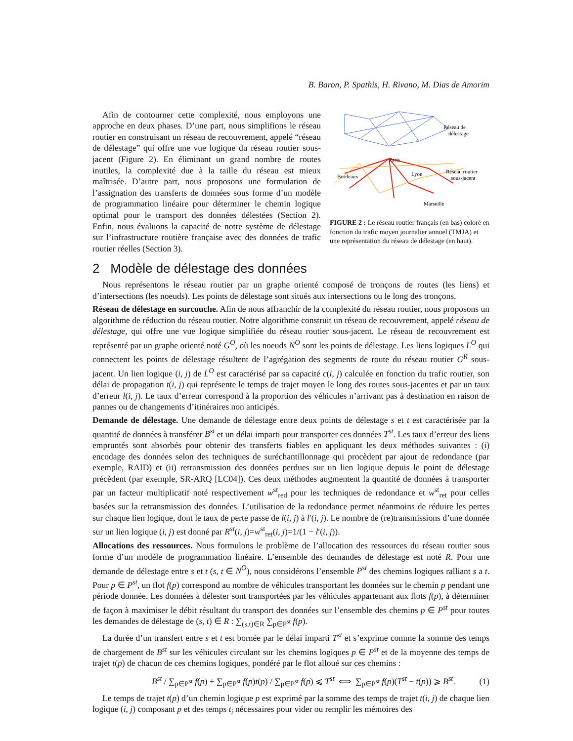B. Baron, P. Spathis, H. Rivano, M. Dias de Amorim
Afin de contourner cette complexité, nous employons une approche en deux phases. D’une part, nous simplifions le réseau routier en construisant un réseau de recouvrement, appelé “réseau de délestage” qui offre une vue logique du réseau routier sous-jacent (Figure 2). En éliminant un grand nombre de routes inutiles, la complexité due à la taille du réseau est mieux maîtrisée. D’autre part, nous proposons une formulation de l’assignation des transferts de données sous forme d’un modèle de programmation linéaire pour déterminer le chemin logique optimal pour le transport des données délestées (Section 2). Enfin, nous évaluons la capacité de notre système de délestage sur l’infrastructure routière française avec des données de trafic routier réelles (Section 3).
Réseau de
délestage
Réseau routier
sous-jacent
Paris
Lyon
Bordeaux
Marseille
FIGURE 2 : Le réseau routier français (en bas) coloré en fonction du trafic moyen journalier annuel (TMJA) et une représentation du réseau de délestage (en haut).
2 Modèle de délestage des données
Nous représentons le réseau routier par un graphe orienté composé de tronçons de routes (les liens) et d’intersections (les noeuds). Les points de délestage sont situés aux intersections ou le long des tronçons.
Réseau de délestage en surcouche. Afin de nous affranchir de la complexité du réseau routier, nous proposons un algorithme de réduction du réseau routier. Notre algorithme construit un réseau de recouvrement, appelé réseau de délestage, qui offre une vue logique simplifiée du réseau routier sous-jacent. Le réseau de recouvrement est représenté par un graphe orienté noté G<sup>O</sup>, où les noeuds N<sup>O</sup> sont les points de délestage. Les liens logiques L<sup>O</sup> qui connectent les points de délestage résultent de l’agrégation des segments de route du réseau routier G<sup>R</sup> sous-jacent. Un lien logique (i, j) de L<sup>O</sup> est caractérisé par sa capacité c(i, j) calculée en fonction du trafic routier, son délai de propagation t(i, j) qui représente le temps de trajet moyen le long des routes sous-jacentes et par un taux d’erreur l(i, j). Le taux d’erreur correspond à la proportion des véhicules n’arrivant pas à destination en raison de pannes ou de changements d’itinéraires non anticipés.
Demande de délestage. Une demande de délestage entre deux points de délestage s et t est caractérisée par la quantité de données à transférer B<sup>st</sup> et un délai imparti pour transporter ces données T<sup>st</sup>. Les taux d’erreur des liens empruntés sont absorbés pour obtenir des transferts fiables en appliquant les deux méthodes suivantes : (i) encodage des données selon des techniques de suréchantillonnage qui procèdent par ajout de redondance (par exemple, RAID) et (ii) retransmission des données perdues sur un lien logique depuis le point de délestage précèdent (par exemple, SR-ARQ [LC04]). Ces deux méthodes augmentent la quantité de données à transporter par un facteur multiplicatif noté respectivement w<sup>st</sup><sub>red</sub> pour les techniques de redondance et w<sup>st</sup><sub>ret</sub> pour celles basées sur la retransmission des données. L’utilisation de la redondance permet néanmoins de réduire les pertes sur chaque lien logique, dont le taux de perte passe de l(i, j) à l′(i, j). Le nombre de (re)transmissions d’une donnée sur un lien logique (i, j) est donné par R<sup>st</sup>(i, j)=w<sup>st</sup><sub>ret</sub>(i, j)=1/(1 − l′(i, j)).
Allocations des ressources. Nous formulons le problème de l’allocation des ressources du réseau routier sous forme d’un modèle de programmation linéaire. L’ensemble des demandes de délestage est noté R. Pour une demande de délestage entre s et t (s, t ∈ N<sup>O</sup>), nous considérons l’ensemble P<sup>st</sup> des chemins logiques ralliant s a t. Pour p ∈ P<sup>st</sup>, un flot f(p) correspond au nombre de véhicules transportant les données sur le chemin p pendant une période donnée. Les données à délester sont transportées par les véhicules appartenant aux flots f(p), à déterminer de façon à maximiser le débit résultant du transport des données sur l’ensemble des chemins p ∈ P<sup>st</sup> pour toutes les demandes de délestage de (s, t) ∈ R : ∑<sub>(s,t)∈R</sub> ∑<sub>p∈P<sup>st</sup></sub> f(p).
La durée d’un transfert entre s et t est bornée par le délai imparti T<sup>st</sup> et s’exprime comme la somme des temps de chargement de B<sup>st</sup> sur les véhicules circulant sur les chemins logiques p ∈ P<sup>st</sup> et de la moyenne des temps de trajet t(p) de chacun de ces chemins logiques, pondéré par le flot alloué sur ces chemins :
B<sup>st</sup> / ∑<sub>p∈P<sup>st</sup></sub> f(p) + ∑<sub>p∈P<sup>st</sup></sub> f(p)t(p) / ∑<sub>p∈P<sup>st</sup></sub> f(p) ⩽ T<sup>st</sup> ⟺ ∑<sub>p∈P<sup>st</sup></sub> f(p)(T<sup>st</sup> − t(p)) ⩾ B<sup>st</sup>. (1)
Le temps de trajet t(p) d’un chemin logique p est exprimé par la somme des temps de trajet t(i, j) de chaque lien logique (i, j) composant p et des temps t<sub>i</sub> nécessaires pour vider ou remplir les mémoires des